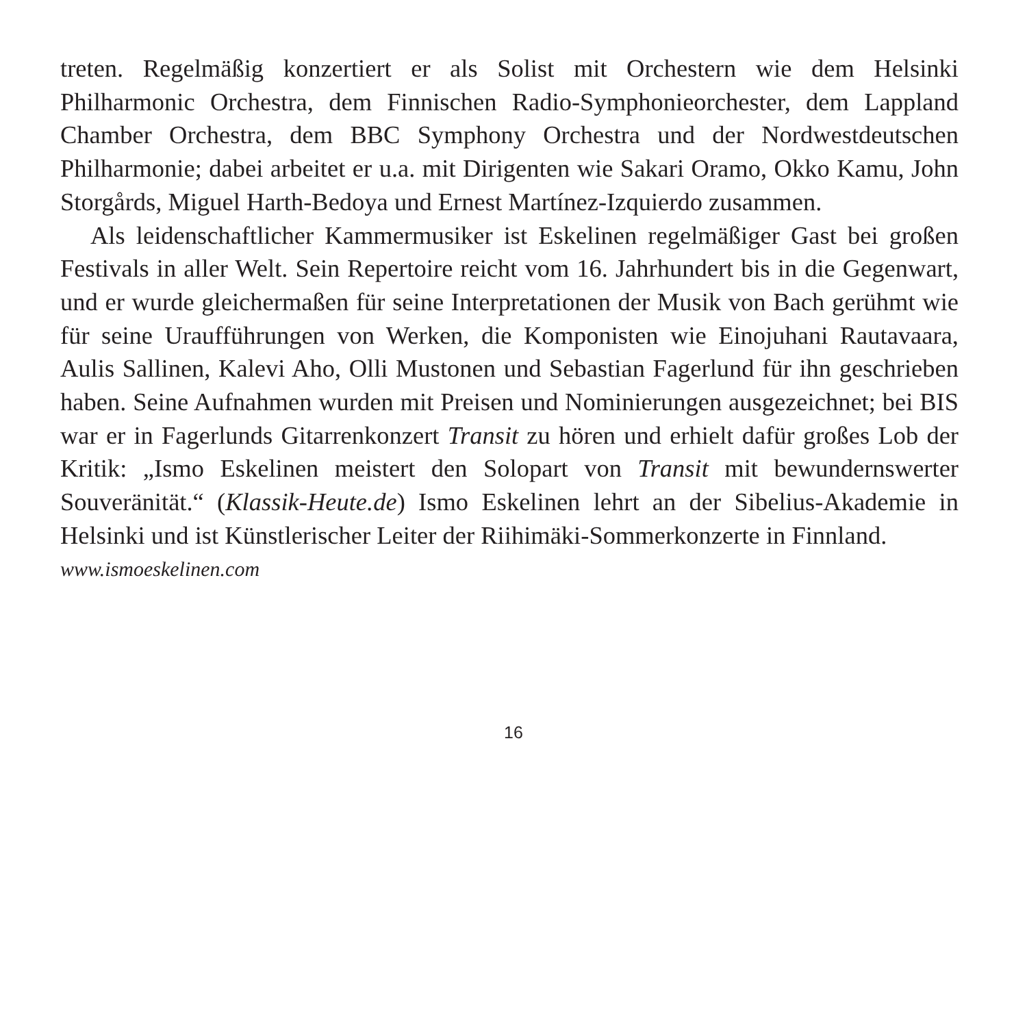treten. Regelmäßig konzertiert er als Solist mit Orchestern wie dem Helsinki Philharmonic Orchestra, dem Finnischen Radio-Symphonieorchester, dem Lappland Chamber Orchestra, dem BBC Symphony Orchestra und der Nordwestdeutschen Philharmonie; dabei arbeitet er u.a. mit Dirigenten wie Sakari Oramo, Okko Kamu, John Storgårds, Miguel Harth-Bedoya und Ernest Martínez-Izquierdo zusammen.
Als leidenschaftlicher Kammermusiker ist Eskelinen regelmäßiger Gast bei großen Festivals in aller Welt. Sein Repertoire reicht vom 16. Jahrhundert bis in die Gegenwart, und er wurde gleichermaßen für seine Interpretationen der Musik von Bach gerühmt wie für seine Uraufführungen von Werken, die Komponisten wie Einojuhani Rautavaara, Aulis Sallinen, Kalevi Aho, Olli Mustonen und Sebastian Fagerlund für ihn geschrieben haben. Seine Aufnahmen wurden mit Preisen und Nominierungen ausgezeichnet; bei BIS war er in Fagerlunds Gitarrenkonzert Transit zu hören und erhielt dafür großes Lob der Kritik: „Ismo Eskelinen meistert den Solopart von Transit mit bewundernswerter Souveränität.“ (Klassik-Heute.de) Ismo Eskelinen lehrt an der Sibelius-Akademie in Helsinki und ist Künstlerischer Leiter der Riihimäki-Sommerkonzerte in Finnland.
www.ismoeskelinen.com
16